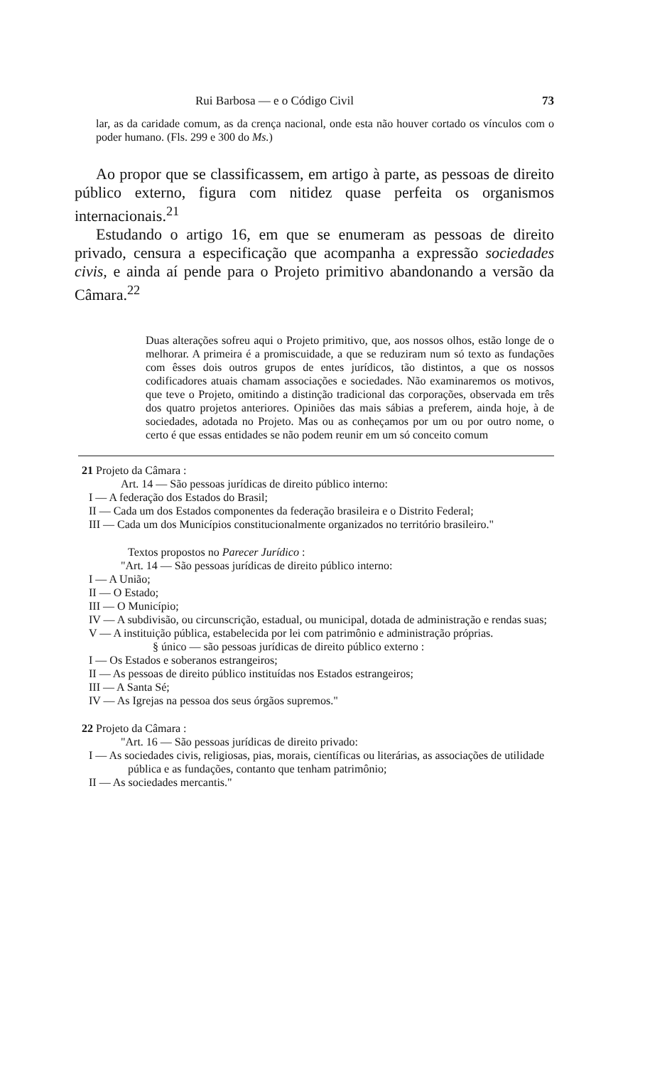Rui Barbosa — e o Código Civil 73
lar, as da caridade comum, as da crença nacional, onde esta não houver cortado os vínculos com o poder humano. (Fls. 299 e 300 do Ms.)
Ao propor que se classificassem, em artigo à parte, as pessoas de direito público externo, figura com nitidez quase perfeita os organismos internacionais.<sup>21</sup>
Estudando o artigo 16, em que se enumeram as pessoas de direito privado, censura a especificação que acompanha a expressão sociedades civis, e ainda aí pende para o Projeto primitivo abandonando a versão da Câmara.<sup>22</sup>
Duas alterações sofreu aqui o Projeto primitivo, que, aos nossos olhos, estão longe de o melhorar. A primeira é a promiscuidade, a que se reduziram num só texto as fundações com êsses dois outros grupos de entes jurídicos, tão distintos, a que os nossos codificadores atuais chamam associações e sociedades. Não examinaremos os motivos, que teve o Projeto, omitindo a distinção tradicional das corporações, observada em três dos quatro projetos anteriores. Opiniões das mais sábias a preferem, ainda hoje, à de sociedades, adotada no Projeto. Mas ou as conheçamos por um ou por outro nome, o certo é que essas entidades se não podem reunir em um só conceito comum
21 Projeto da Câmara :
Art. 14 — São pessoas jurídicas de direito público interno:
I — A federação dos Estados do Brasil;
II — Cada um dos Estados componentes da federação brasileira e o Distrito Federal;
III — Cada um dos Municípios constitucionalmente organizados no território brasileiro."
Textos propostos no Parecer Jurídico :
"Art. 14 — São pessoas jurídicas de direito público interno:
I — A União;
II — O Estado;
III — O Município;
IV — A subdivisão, ou circunscrição, estadual, ou municipal, dotada de administração e rendas suas;
V — A instituição pública, estabelecida por lei com patrimônio e administração próprias.
§ único — são pessoas jurídicas de direito público externo :
I — Os Estados e soberanos estrangeiros;
II — As pessoas de direito público instituídas nos Estados estrangeiros;
III — A Santa Sé;
IV — As Igrejas na pessoa dos seus órgãos supremos."
22 Projeto da Câmara :
"Art. 16 — São pessoas jurídicas de direito privado:
I — As sociedades civis, religiosas, pias, morais, científicas ou literárias, as associações de utilidade pública e as fundações, contanto que tenham patrimônio;
II — As sociedades mercantis."